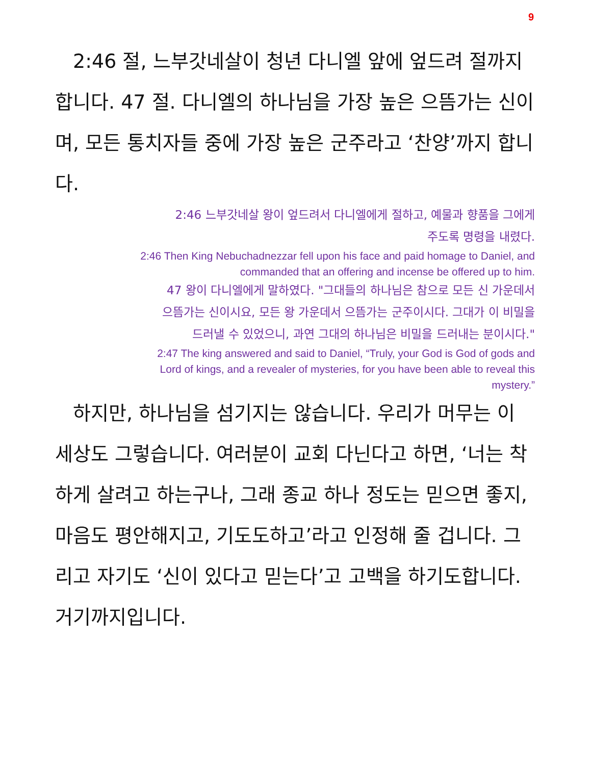9
2:46 절, 느부갓네살이 청년 다니엘 앞에 엎드려 절까지 합니다. 47 절. 다니엘의 하나님을 가장 높은 으뜸가는 신이며, 모든 통치자들 중에 가장 높은 군주라고 ‘찬양’까지 합니다.
2:46 느부갓네살 왕이 엎드려서 다니엘에게 절하고, 예물과 향품을 그에게
주도록 명령을 내렸다.
2:46 Then King Nebuchadnezzar fell upon his face and paid homage to Daniel, and
commanded that an offering and incense be offered up to him.
47 왕이 다니엘에게 말하였다. "그대들의 하나님은 참으로 모든 신 가운데서
으뜸가는 신이시요, 모든 왕 가운데서 으뜸가는 군주이시다. 그대가 이 비밀을
드러낼 수 있었으니, 과연 그대의 하나님은 비밀을 드러내는 분이시다."
2:47 The king answered and said to Daniel, “Truly, your God is God of gods and
Lord of kings, and a revealer of mysteries, for you have been able to reveal this
mystery.”
하지만, 하나님을 섬기지는 않습니다. 우리가 머무는 이 세상도 그렇습니다. 여러분이 교회 다닌다고 하면, ‘너는 착하게 살려고 하는구나, 그래 종교 하나 정도는 믿으면 좋지, 마음도 평안해지고, 기도도하고’라고 인정해 줄 겁니다. 그리고 자기도 ‘신이 있다고 믿는다’고 고백을 하기도합니다. 거기까지입니다.